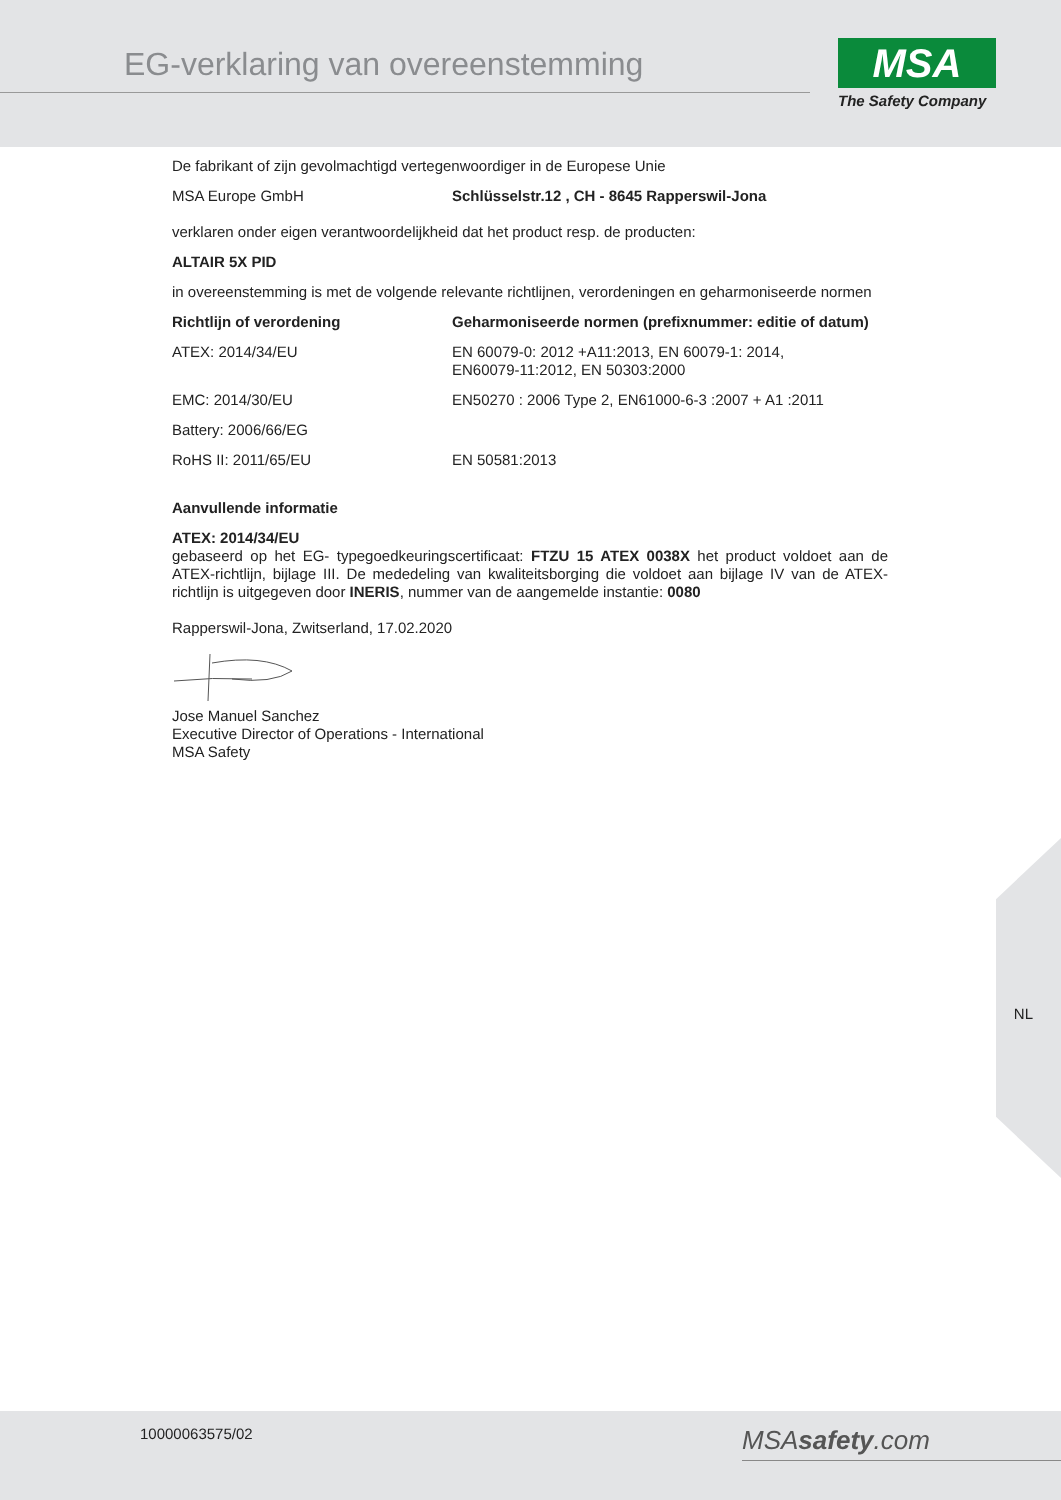EG-verklaring van overeenstemming
MSA
The Safety Company
De fabrikant of zijn gevolmachtigd vertegenwoordiger in de Europese Unie
| MSA Europe GmbH | Schlüsselstr.12 , CH - 8645 Rapperswil-Jona |
verklaren onder eigen verantwoordelijkheid dat het product resp. de producten:
ALTAIR 5X PID
in overeenstemming is met de volgende relevante richtlijnen, verordeningen en geharmoniseerde normen
| Richtlijn of verordening | Geharmoniseerde normen (prefixnummer: editie of datum) |
| --- | --- |
| ATEX: 2014/34/EU | EN 60079-0: 2012 +A11:2013, EN 60079-1: 2014, EN60079-11:2012, EN 50303:2000 |
| EMC: 2014/30/EU | EN50270 : 2006 Type 2, EN61000-6-3 :2007 + A1 :2011 |
| Battery: 2006/66/EG | |
| RoHS II: 2011/65/EU | EN 50581:2013 |
Aanvullende informatie
ATEX: 2014/34/EU
gebaseerd op het EG- typegoedkeuringscertificaat: FTZU 15 ATEX 0038X het product voldoet aan de ATEX-richtlijn, bijlage III. De mededeling van kwaliteitsborging die voldoet aan bijlage IV van de ATEX-richtlijn is uitgegeven door INERIS, nummer van de aangemelde instantie: 0080
Rapperswil-Jona, Zwitserland, 17.02.2020
Jose Manuel Sanchez
Executive Director of Operations - International
MSA Safety
NL
10000063575/02 MSAsafety.com